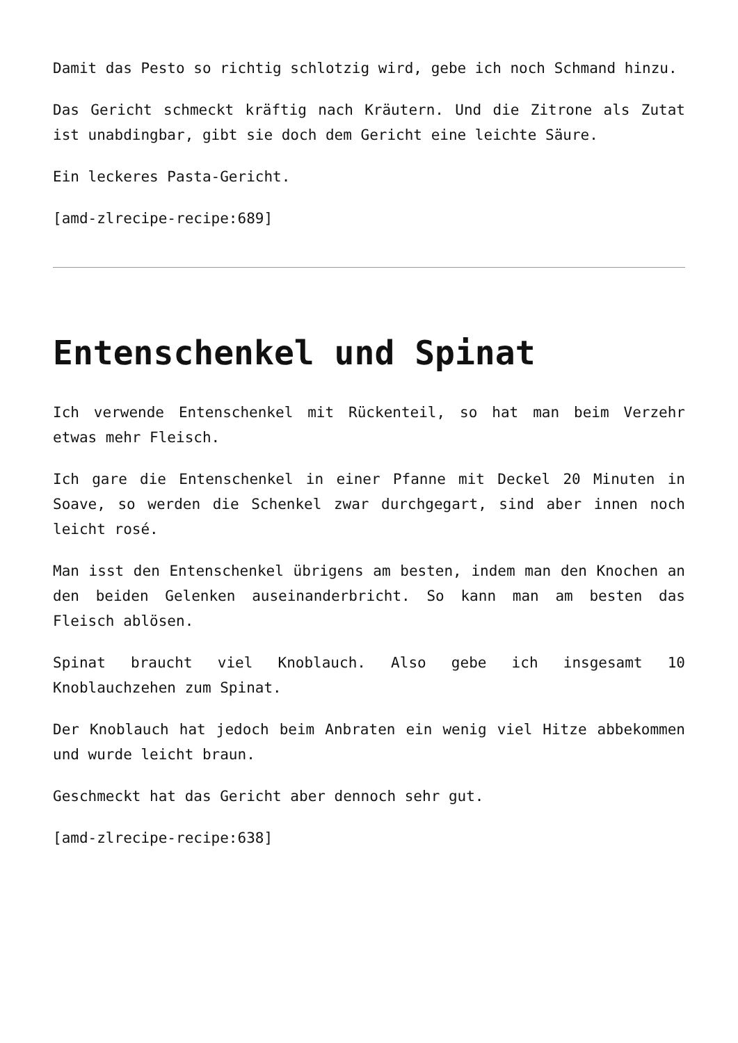Damit das Pesto so richtig schlotzig wird, gebe ich noch Schmand hinzu.
Das Gericht schmeckt kräftig nach Kräutern. Und die Zitrone als Zutat ist unabdingbar, gibt sie doch dem Gericht eine leichte Säure.
Ein leckeres Pasta-Gericht.
[amd-zlrecipe-recipe:689]
Entenschenkel und Spinat
Ich verwende Entenschenkel mit Rückenteil, so hat man beim Verzehr etwas mehr Fleisch.
Ich gare die Entenschenkel in einer Pfanne mit Deckel 20 Minuten in Soave, so werden die Schenkel zwar durchgegart, sind aber innen noch leicht rosé.
Man isst den Entenschenkel übrigens am besten, indem man den Knochen an den beiden Gelenken auseinanderbricht. So kann man am besten das Fleisch ablösen.
Spinat braucht viel Knoblauch. Also gebe ich insgesamt 10 Knoblauchzehen zum Spinat.
Der Knoblauch hat jedoch beim Anbraten ein wenig viel Hitze abbekommen und wurde leicht braun.
Geschmeckt hat das Gericht aber dennoch sehr gut.
[amd-zlrecipe-recipe:638]